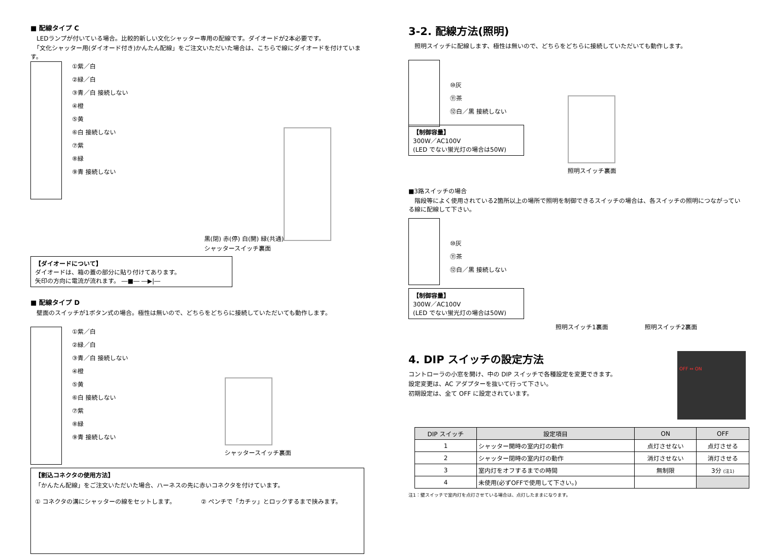■ 配線タイプ C
　LEDランプが付いている場合。比較的新しい文化シャッター専用の配線です。ダイオードが2本必要です。
　「文化シャッター用(ダイオード付き)かんたん配線」をご注文いただいた場合は、こちらで線にダイオードを付けています。
①紫／白
②緑／白
③青／白 接続しない
④橙
⑤黄
⑥白 接続しない
⑦紫
⑧緑
⑨青 接続しない
黒(閉) 赤(停) 白(開) 緑(共通)
シャッタースイッチ裏面
【ダイオードについて】
ダイオードは、箱の蓋の部分に貼り付けてあります。
矢印の方向に電流が流れます。 ―■― ―▶|―
■ 配線タイプ D
　壁面のスイッチが1ボタン式の場合。極性は無いので、どちらをどちらに接続していただいても動作します。
①紫／白
②緑／白
③青／白 接続しない
④橙
⑤黄
⑥白 接続しない
⑦紫
⑧緑
⑨青 接続しない
シャッタースイッチ裏面
【割込コネクタの使用方法】
「かんたん配線」をご注文いただいた場合、ハーネスの先に赤いコネクタを付けています。
① コネクタの溝にシャッターの線をセットします。 ② ペンチで「カチッ」とロックするまで挟みます。
3-2. 配線方法(照明)
　照明スイッチに配線します、極性は無いので、どちらをどちらに接続していただいても動作します。
⑩灰
⑪茶
⑫白／黒 接続しない
照明スイッチ裏面
【制御容量】
300W／AC100V
(LED でない蛍光灯の場合は50W)
■3路スイッチの場合
　階段等によく使用されている2箇所以上の場所で照明を制御できるスイッチの場合は、各スイッチの照明につながっている線に配線して下さい。
⑩灰
⑪茶
⑫白／黒 接続しない
【制御容量】
300W／AC100V
(LED でない蛍光灯の場合は50W)
照明スイッチ1裏面　　　　　　照明スイッチ2裏面
4. DIP スイッチの設定方法
コントローラの小窓を開け、中の DIP スイッチで各種設定を変更できます。
設定変更は、AC アダプターを抜いて行って下さい。
初期設定は、全て OFF に設定されています。
OFF ⇔ ON
| DIP スイッチ | 設定項目 | ON | OFF |
| --- | --- | --- | --- |
| 1 | シャッター開時の室内灯の動作 | 点灯させない | 点灯させる |
| 2 | シャッター閉時の室内灯の動作 | 消灯させない | 消灯させる |
| 3 | 室内灯をオフするまでの時間 | 無制限 | 3分 (注1) |
| 4 | 未使用(必ずOFFで使用して下さい。) | | |
注1：壁スイッチで室内灯を点灯させている場合は、点灯したままになります。